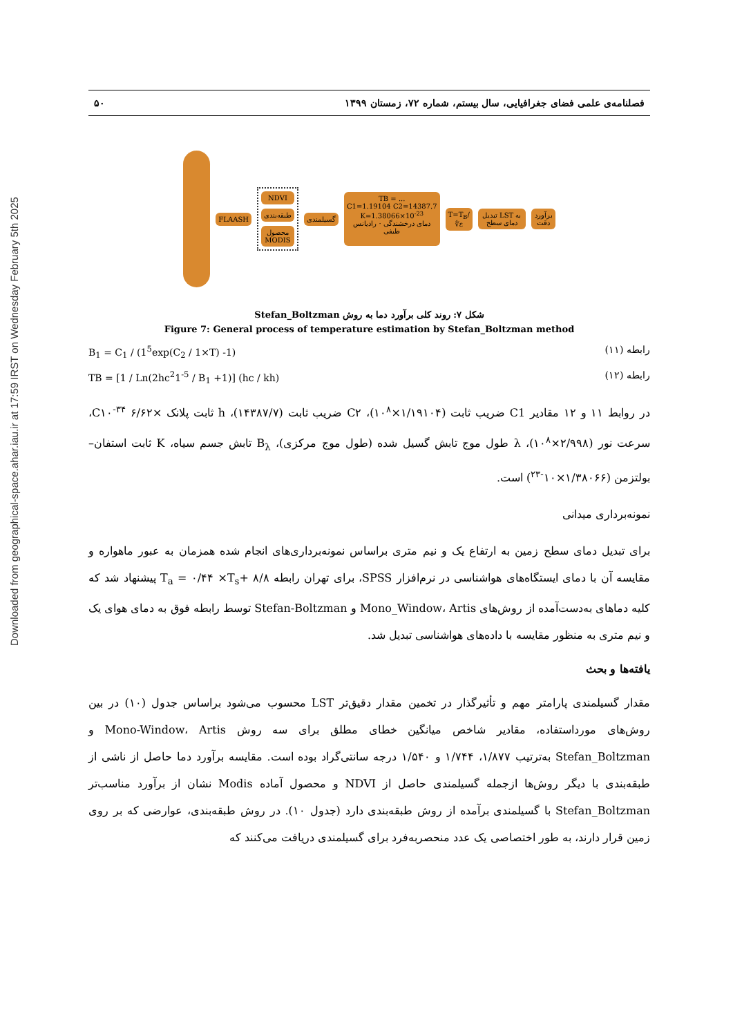Downloaded from geographical-space.ahar.iau.ir at 17:59 IRST on Wednesday February 5th 2025
فصلنامه‌ی علمی فضای جغرافیایی، سال بیستم، شماره ۷۲، زمستان ۱۳۹۹ ۵۰
FLAASH
NDVI
طبقه‌بندی
محصول MODIS
گسیلمندی
TB = ...
C1=1.19104 C2=14387.7 K=1.38066×10<sup>-23</sup>
دمای درخشندگی · رادیانس طیفی
T=T<sub>B</sub>/∜ε تبدیل LST به دمای سطح برآورد دقت
شکل ۷: روند کلی برآورد دما به روش Stefan_Boltzman
Figure 7: General process of temperature estimation by Stefan_Boltzman method
B<sub>1</sub> = C<sub>1</sub> / (1<sup>5</sup>exp(C<sub>2</sub> / 1×T) -1) رابطه (۱۱)
TB = [1 / Ln(2hc<sup>2</sup>1<sup>-5</sup> / B<sub>1</sub> +1)] (hc / kh) رابطه (۱۲)
در روابط ۱۱ و ۱۲ مقادیر C1 ضریب ثابت (۱/۱۹۱۰۴×۱۰<sup>۸</sup>)، C۲ ضریب ثابت (۱۴۳۸۷/۷)، h ثابت پلانک ×۶/۶۲ C۱۰<sup>-۳۴</sup>، سرعت نور (۲/۹۹۸×۱۰<sup>۸</sup>)، λ طول موج تابش گسیل شده (طول موج مرکزی)، B<sub>λ</sub> تابش جسم سیاه، K ثابت استفان–بولتزمن (۱/۳۸۰۶۶×۱۰<sup>-۲۳</sup>) است.
نمونه‌برداری میدانی
برای تبدیل دمای سطح زمین به ارتفاع یک و نیم متری براساس نمونه‌برداری‌های انجام شده همزمان به عبور ماهواره و مقایسه آن با دمای ایستگاه‌های هواشناسی در نرم‌افزار SPSS، برای تهران رابطه T<sub>a</sub> = ۰/۴۴ ×T<sub>s</sub>+ ۸/۸ پیشنهاد شد که کلیه دماهای به‌دست‌آمده از روش‌های Mono_Window، Artis و Stefan-Boltzman توسط رابطه فوق به دمای هوای یک و نیم متری به منظور مقایسه با داده‌های هواشناسی تبدیل شد.
یافته‌ها و بحث
مقدار گسیلمندی پارامتر مهم و تأثیرگذار در تخمین مقدار دقیق‌تر LST محسوب می‌شود براساس جدول (۱۰) در بین روش‌های مورداستفاده، مقادیر شاخص میانگین خطای مطلق برای سه روش Mono-Window، Artis و Stefan_Boltzman به‌ترتیب ۱/۸۷۷، ۱/۷۴۴ و ۱/۵۴۰ درجه سانتی‌گراد بوده است. مقایسه برآورد دما حاصل از ناشی از طبقه‌بندی با دیگر روش‌ها ازجمله گسیلمندی حاصل از NDVI و محصول آماده Modis نشان از برآورد مناسب‌تر Stefan_Boltzman با گسیلمندی برآمده از روش طبقه‌بندی دارد (جدول ۱۰). در روش طبقه‌بندی، عوارضی که بر روی زمین قرار دارند، به طور اختصاصی یک عدد منحصربه‌فرد برای گسیلمندی دریافت می‌کنند که